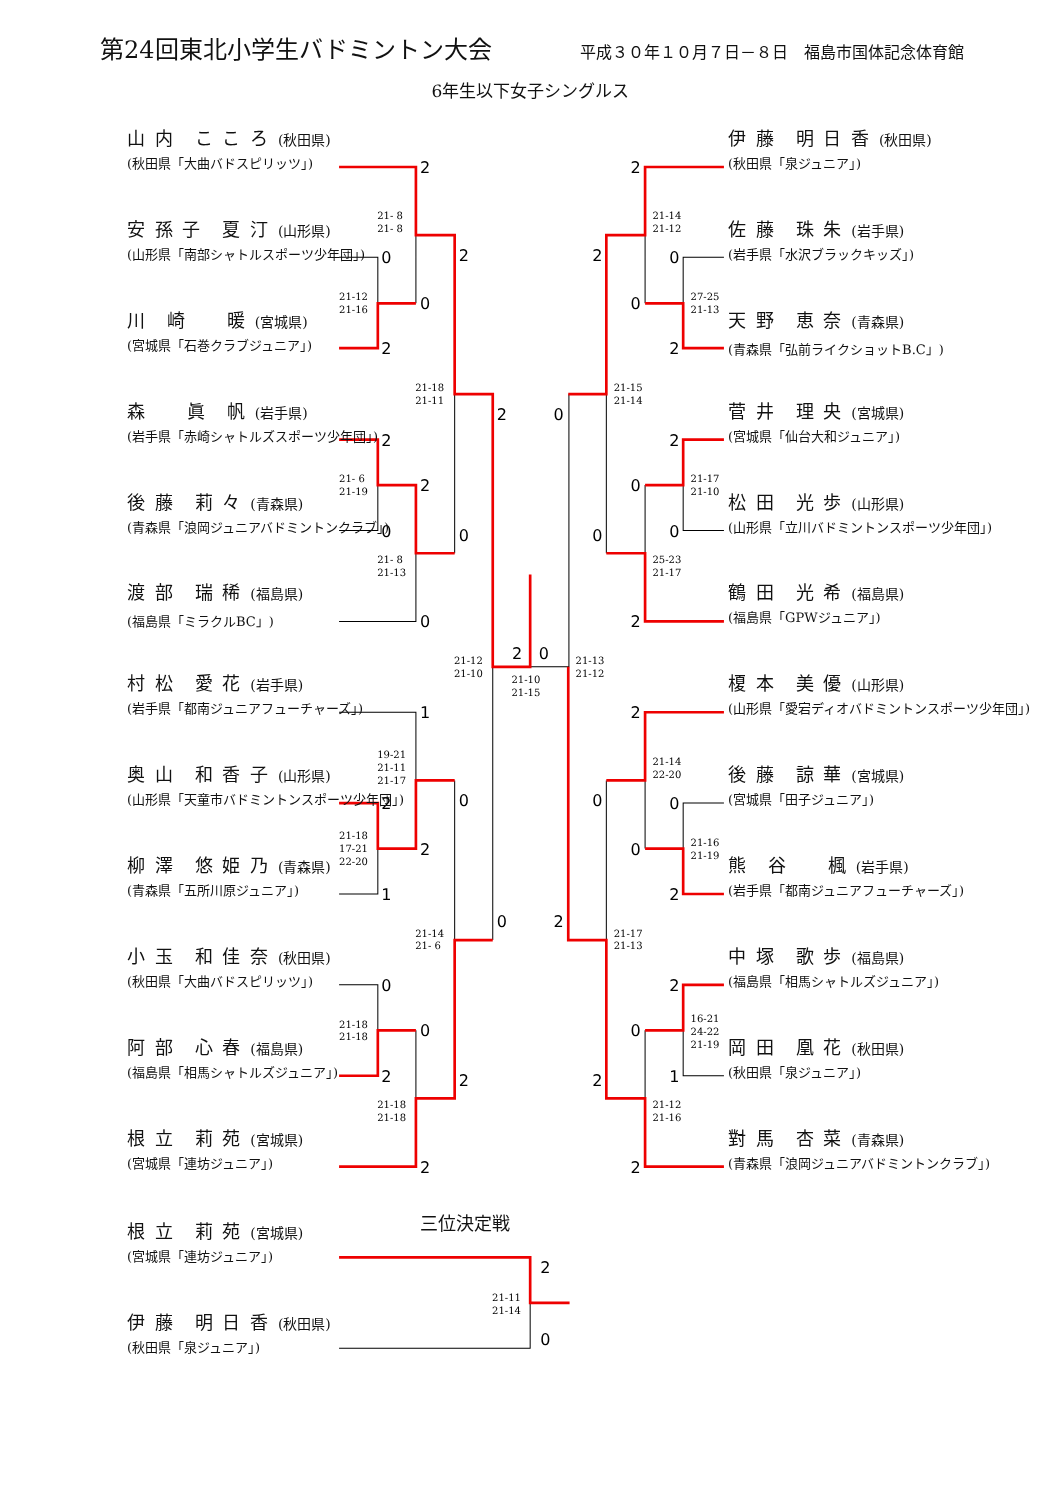2
0
0
2
2
2
2
0
0
0
2
2
0
1
0
2
2
1
0
0
0
2
2
2
2
2
0
0
2
0
2
0
0
0
2
2
0
0
0
2
2
2
0
1
2
2
2
0
21- 8
21- 8
21-12
21-16
21-18
21-11
21- 6
21-19
21- 8
21-13
21-12
21-10
21-10
21-15
21-13
21-12
19-21
21-11
21-17
21-18
17-21
22-20
21-14
21- 6
21-18
21-18
21-18
21-18
21-14
21-12
27-25
21-13
21-15
21-14
21-17
21-10
25-23
21-17
21-14
22-20
21-16
21-19
21-17
21-13
16-21
24-22
21-19
21-12
21-16
21-11
21-14
第24回東北小学生バドミントン大会
平成３０年１０月７日－８日　福島市国体記念体育館
6年生以下女子シングルス
山 内　こ こ ろ (秋田県)
(秋田県「大曲バドスピリッツ」)
安 孫 子　夏 汀 (山形県)
(山形県「南部シャトルスポーツ少年団」)
川　崎　　暖 (宮城県)
(宮城県「石巻クラブジュニア」)
森　　眞　帆 (岩手県)
(岩手県「赤崎シャトルズスポーツ少年団」)
後 藤　莉 々 (青森県)
(青森県「浪岡ジュニアバドミントンクラブ」)
渡 部　瑞 稀 (福島県)
(福島県「ミラクルBC」)
村 松　愛 花 (岩手県)
(岩手県「都南ジュニアフューチャーズ」)
奥 山　和 香 子 (山形県)
(山形県「天童市バドミントンスポーツ少年団」)
柳 澤　悠 姫 乃 (青森県)
(青森県「五所川原ジュニア」)
小 玉　和 佳 奈 (秋田県)
(秋田県「大曲バドスピリッツ」)
阿 部　心 春 (福島県)
(福島県「相馬シャトルズジュニア」)
根 立　莉 苑 (宮城県)
(宮城県「連坊ジュニア」)
伊 藤　明 日 香 (秋田県)
(秋田県「泉ジュニア」)
佐 藤　珠 朱 (岩手県)
(岩手県「水沢ブラックキッズ」)
天 野　恵 奈 (青森県)
(青森県「弘前ライクショットB.C」)
菅 井　理 央 (宮城県)
(宮城県「仙台大和ジュニア」)
松 田　光 歩 (山形県)
(山形県「立川バドミントンスポーツ少年団」)
鶴 田　光 希 (福島県)
(福島県「GPWジュニア」)
榎 本　美 優 (山形県)
(山形県「愛宕ディオバドミントンスポーツ少年団」)
後 藤　諒 華 (宮城県)
(宮城県「田子ジュニア」)
熊　谷　　楓 (岩手県)
(岩手県「都南ジュニアフューチャーズ」)
中 塚　歌 歩 (福島県)
(福島県「相馬シャトルズジュニア」)
岡 田　凰 花 (秋田県)
(秋田県「泉ジュニア」)
對 馬　杏 菜 (青森県)
(青森県「浪岡ジュニアバドミントンクラブ」)
根 立　莉 苑 (宮城県)
(宮城県「連坊ジュニア」)
伊 藤　明 日 香 (秋田県)
(秋田県「泉ジュニア」)
三位決定戦